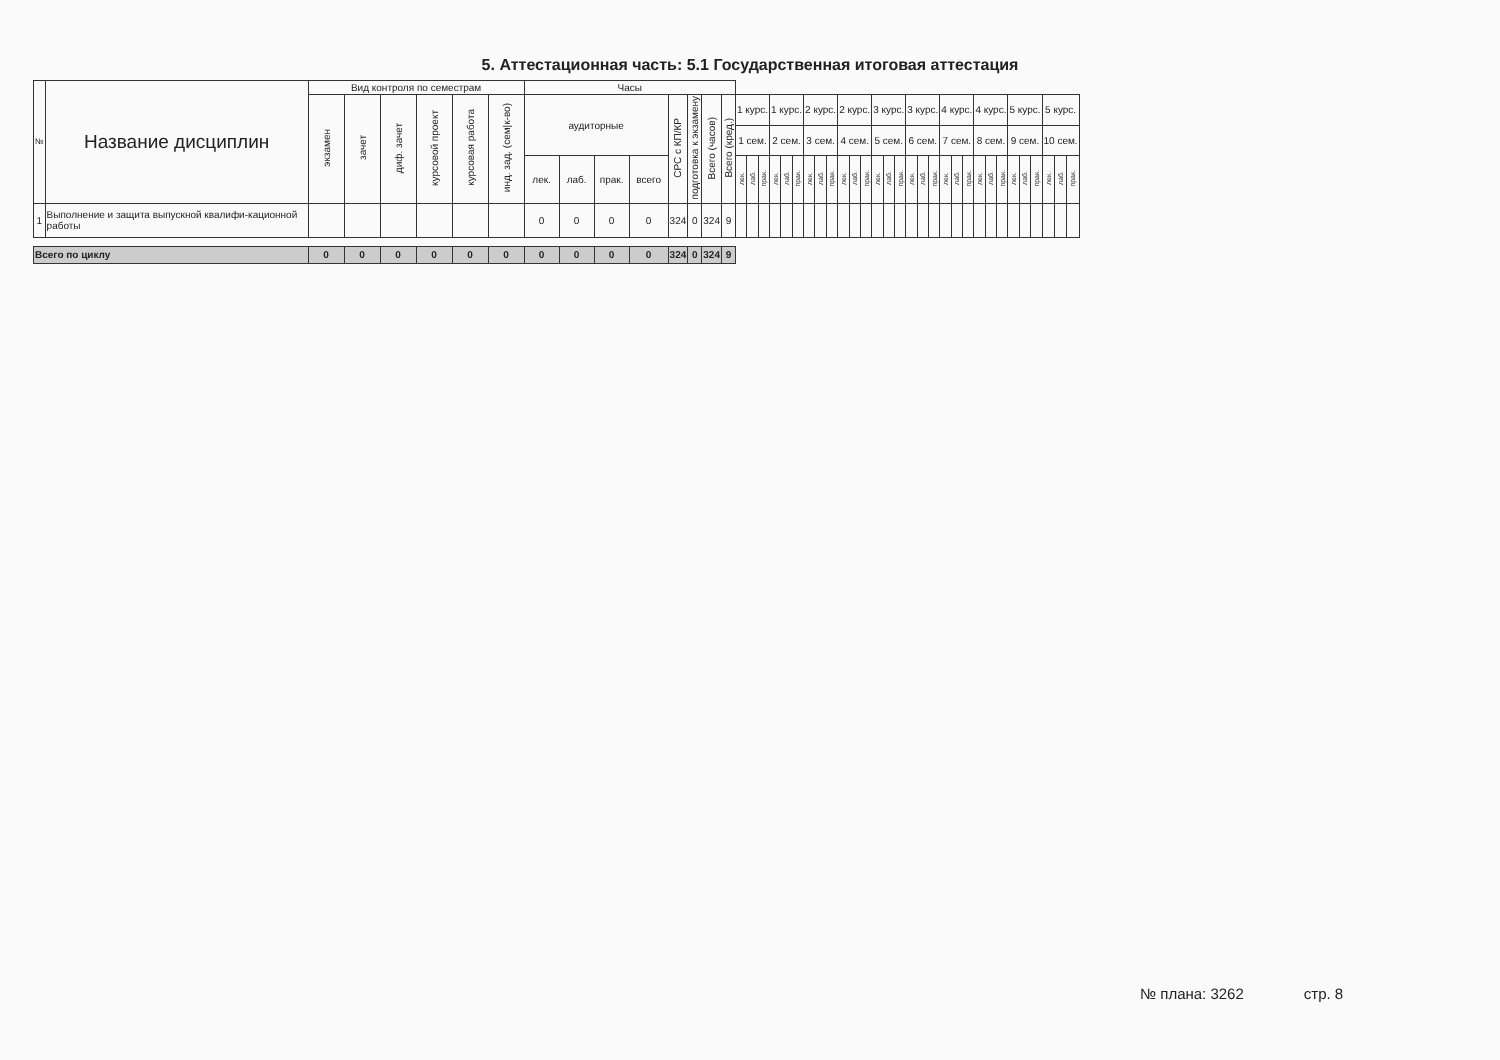5. Аттестационная часть: 5.1 Государственная итоговая аттестация
| № | Название дисциплин | Вид контроля по семестрам | | | | | | Часы | | | | | | | | | | | | | | | | | | | | | | | | | | | | | | | | | | | | | |
| --- | --- | --- | --- | --- | --- | --- | --- | --- | --- | --- | --- | --- | --- | --- | --- | --- | --- | --- | --- | --- | --- | --- | --- | --- | --- | --- | --- | --- | --- | --- | --- | --- | --- | --- | --- | --- | --- | --- | --- | --- | --- | --- | --- | --- | --- |
| | | экзамен | зачет | диф. зачет | курсовой проект | курсовая работа | инд. зад. (сем/к-во) | аудиторные | | | | СРС с КП/КР | подготовка к экзамену | Всего (часов) | Всего (кред.) | 1 курс. | | | 1 курс. | | | 2 курс. | | | 2 курс. | | | 3 курс. | | | 3 курс. | | | 4 курс. | | | 4 курс. | | | 5 курс. | | | 5 курс. | | |
| | | | | | | | | | | | | | | | | 1 сем. | | | 2 сем. | | | 3 сем. | | | 4 сем. | | | 5 сем. | | | 6 сем. | | | 7 сем. | | | 8 сем. | | | 9 сем. | | | 10 сем. | | |
| | | | | | | | | лек. | лаб. | прак. | всего | | | | | лек. | лаб. | прак. | лек. | лаб. | прак. | лек. | лаб. | прак. | лек. | лаб. | прак. | лек. | лаб. | прак. | лек. | лаб. | прак. | лек. | лаб. | прак. | лек. | лаб. | прак. | лек. | лаб. | прак. | лек. | лаб. | прак. |
| 1 | Выполнение и защита выпускной квалифи-кационной работы | | | | | | | 0 | 0 | 0 | 0 | 324 | 0 | 324 | 9 | | | | | | | | | | | | | | | | | | | | | | | | | | | | | | |
| Всего по циклу | | 0 | 0 | 0 | 0 | 0 | 0 | 0 | 0 | 0 | 0 | 324 | 0 | 324 | 9 | | | | | | | | | | | | | | | | | | | | | | | | | | | | | | |
№ плана: 3262 стр. 8